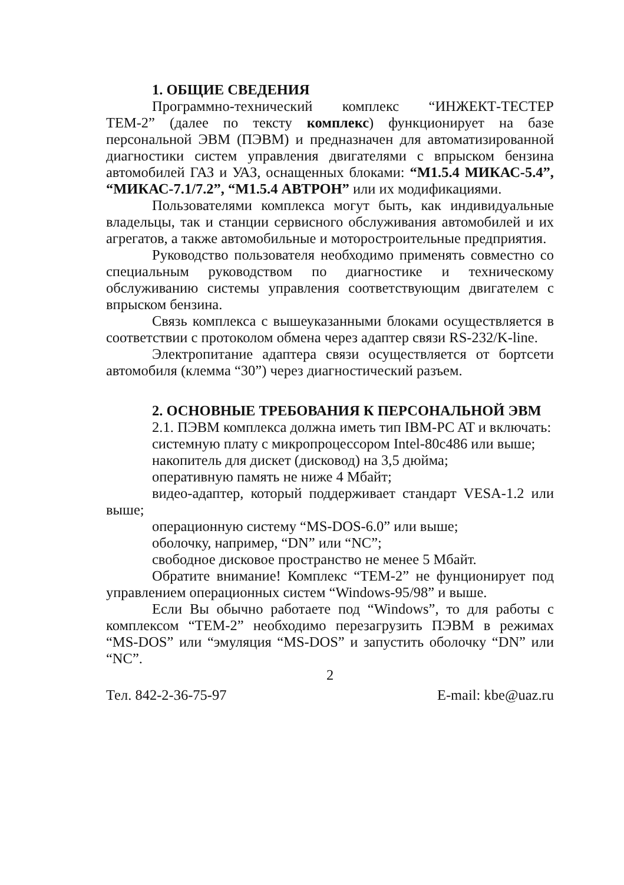1. ОБЩИЕ СВЕДЕНИЯ
Программно-технический комплекс “ИНЖЕКТ-ТЕСТЕР ТЕМ-2” (далее по тексту комплекс) функционирует на базе персональной ЭВМ (ПЭВМ) и предназначен для автоматизированной диагностики систем управления двигателями с впрыском бензина автомобилей ГАЗ и УАЗ, оснащенных блоками: “М1.5.4 МИКАС-5.4”, “МИКАС-7.1/7.2”, “М1.5.4 АВТРОН” или их модификациями.
Пользователями комплекса могут быть, как индивидуальные владельцы, так и станции сервисного обслуживания автомобилей и их агрегатов, а также автомобильные и моторостроительные предприятия.
Руководство пользователя необходимо применять совместно со специальным руководством по диагностике и техническому обслуживанию системы управления соответствующим двигателем с впрыском бензина.
Связь комплекса с вышеуказанными блоками осуществляется в соответствии с протоколом обмена через адаптер связи RS-232/K-line.
Электропитание адаптера связи осуществляется от бортсети автомобиля (клемма “30”) через диагностический разъем.
2. ОСНОВНЫЕ ТРЕБОВАНИЯ К ПЕРСОНАЛЬНОЙ ЭВМ
2.1. ПЭВМ комплекса должна иметь тип IBM-PC AT и включать:
системную плату с микропроцессором Intel-80c486 или выше;
накопитель для дискет (дисковод) на 3,5 дюйма;
оперативную память не ниже 4 Мбайт;
видео-адаптер, который поддерживает стандарт VESA-1.2 или выше;
операционную систему “MS-DOS-6.0” или выше;
оболочку, например, “DN” или “NC”;
свободное дисковое пространство не менее 5 Мбайт.
Обратите внимание! Комплекс “ТЕМ-2” не фунционирует под управлением операционных систем “Windows-95/98” и выше.
Если Вы обычно работаете под “Windows”, то для работы с комплексом “ТЕМ-2” необходимо перезагрузить ПЭВМ в режимах “MS-DOS” или “эмуляция “MS-DOS” и запустить оболочку “DN” или “NC”.
2
Тел. 842-2-36-75-97 E-mail: kbe@uaz.ru